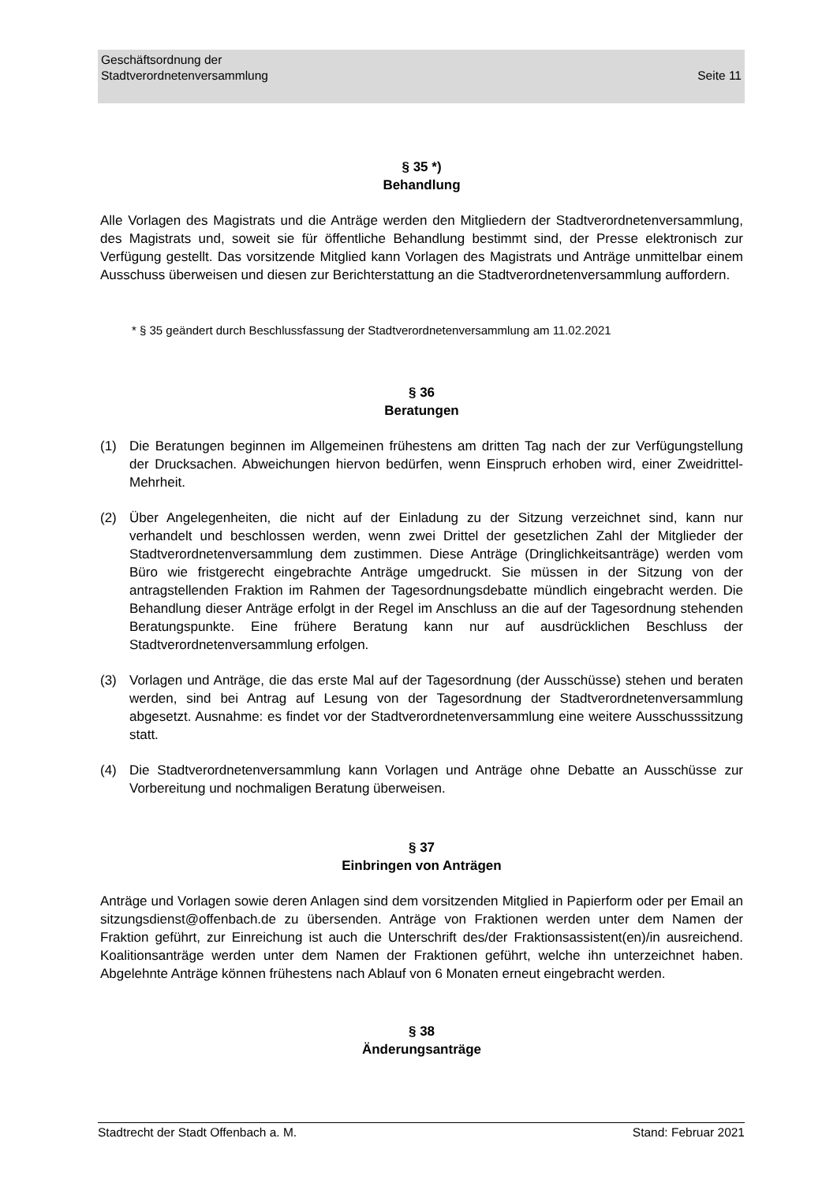Seite 11 Geschäftsordnung der
Stadtverordnetenversammlung
§ 35 *)
Behandlung
Alle Vorlagen des Magistrats und die Anträge werden den Mitgliedern der Stadtverordnetenversammlung, des Magistrats und, soweit sie für öffentliche Behandlung bestimmt sind, der Presse elektronisch zur Verfügung gestellt. Das vorsitzende Mitglied kann Vorlagen des Magistrats und Anträge unmittelbar einem Ausschuss überweisen und diesen zur Berichterstattung an die Stadtverordnetenversammlung auffordern.
* § 35 geändert durch Beschlussfassung der Stadtverordnetenversammlung am 11.02.2021
§ 36
Beratungen
(1) Die Beratungen beginnen im Allgemeinen frühestens am dritten Tag nach der zur Verfügungstellung der Drucksachen. Abweichungen hiervon bedürfen, wenn Einspruch erhoben wird, einer Zweidrittel-Mehrheit.
(2) Über Angelegenheiten, die nicht auf der Einladung zu der Sitzung verzeichnet sind, kann nur verhandelt und beschlossen werden, wenn zwei Drittel der gesetzlichen Zahl der Mitglieder der Stadtverordnetenversammlung dem zustimmen. Diese Anträge (Dringlichkeitsanträge) werden vom Büro wie fristgerecht eingebrachte Anträge umgedruckt. Sie müssen in der Sitzung von der antragstellenden Fraktion im Rahmen der Tagesordnungsdebatte mündlich eingebracht werden. Die Behandlung dieser Anträge erfolgt in der Regel im Anschluss an die auf der Tagesordnung stehenden Beratungspunkte. Eine frühere Beratung kann nur auf ausdrücklichen Beschluss der Stadtverordnetenversammlung erfolgen.
(3) Vorlagen und Anträge, die das erste Mal auf der Tagesordnung (der Ausschüsse) stehen und beraten werden, sind bei Antrag auf Lesung von der Tagesordnung der Stadtverordnetenversammlung abgesetzt. Ausnahme: es findet vor der Stadtverordnetenversammlung eine weitere Ausschusssitzung statt.
(4) Die Stadtverordnetenversammlung kann Vorlagen und Anträge ohne Debatte an Ausschüsse zur Vorbereitung und nochmaligen Beratung überweisen.
§ 37
Einbringen von Anträgen
Anträge und Vorlagen sowie deren Anlagen sind dem vorsitzenden Mitglied in Papierform oder per Email an sitzungsdienst@offenbach.de zu übersenden. Anträge von Fraktionen werden unter dem Namen der Fraktion geführt, zur Einreichung ist auch die Unterschrift des/der Fraktionsassistent(en)/in ausreichend. Koalitionsanträge werden unter dem Namen der Fraktionen geführt, welche ihn unterzeichnet haben. Abgelehnte Anträge können frühestens nach Ablauf von 6 Monaten erneut eingebracht werden.
§ 38
Änderungsanträge
Stadtrecht der Stadt Offenbach a. M. Stand: Februar 2021